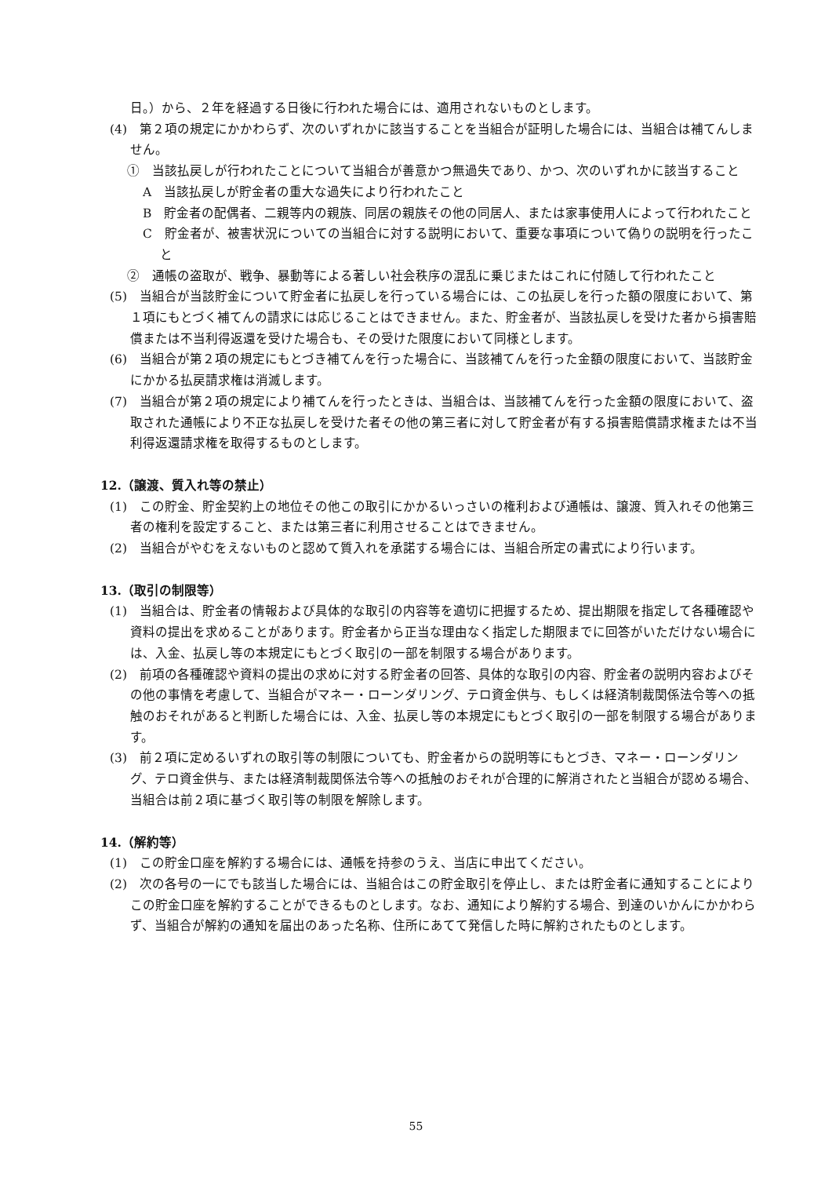日。）から、２年を経過する日後に行われた場合には、適用されないものとします。
(4)　第２項の規定にかかわらず、次のいずれかに該当することを当組合が証明した場合には、当組合は補てんしません。
①　当該払戻しが行われたことについて当組合が善意かつ無過失であり、かつ、次のいずれかに該当すること
A　当該払戻しが貯金者の重大な過失により行われたこと
B　貯金者の配偶者、二親等内の親族、同居の親族その他の同居人、または家事使用人によって行われたこと
C　貯金者が、被害状況についての当組合に対する説明において、重要な事項について偽りの説明を行ったこと
②　通帳の盗取が、戦争、暴動等による著しい社会秩序の混乱に乗じまたはこれに付随して行われたこと
(5)　当組合が当該貯金について貯金者に払戻しを行っている場合には、この払戻しを行った額の限度において、第１項にもとづく補てんの請求には応じることはできません。また、貯金者が、当該払戻しを受けた者から損害賠償または不当利得返還を受けた場合も、その受けた限度において同様とします。
(6)　当組合が第２項の規定にもとづき補てんを行った場合に、当該補てんを行った金額の限度において、当該貯金にかかる払戻請求権は消滅します。
(7)　当組合が第２項の規定により補てんを行ったときは、当組合は、当該補てんを行った金額の限度において、盗取された通帳により不正な払戻しを受けた者その他の第三者に対して貯金者が有する損害賠償請求権または不当利得返還請求権を取得するものとします。
12.（譲渡、質入れ等の禁止）
(1)　この貯金、貯金契約上の地位その他この取引にかかるいっさいの権利および通帳は、譲渡、質入れその他第三者の権利を設定すること、または第三者に利用させることはできません。
(2)　当組合がやむをえないものと認めて質入れを承諾する場合には、当組合所定の書式により行います。
13.（取引の制限等）
(1)　当組合は、貯金者の情報および具体的な取引の内容等を適切に把握するため、提出期限を指定して各種確認や資料の提出を求めることがあります。貯金者から正当な理由なく指定した期限までに回答がいただけない場合には、入金、払戻し等の本規定にもとづく取引の一部を制限する場合があります。
(2)　前項の各種確認や資料の提出の求めに対する貯金者の回答、具体的な取引の内容、貯金者の説明内容およびその他の事情を考慮して、当組合がマネー・ローンダリング、テロ資金供与、もしくは経済制裁関係法令等への抵触のおそれがあると判断した場合には、入金、払戻し等の本規定にもとづく取引の一部を制限する場合があります。
(3)　前２項に定めるいずれの取引等の制限についても、貯金者からの説明等にもとづき、マネー・ローンダリング、テロ資金供与、または経済制裁関係法令等への抵触のおそれが合理的に解消されたと当組合が認める場合、当組合は前２項に基づく取引等の制限を解除します。
14.（解約等）
(1)　この貯金口座を解約する場合には、通帳を持参のうえ、当店に申出てください。
(2)　次の各号の一にでも該当した場合には、当組合はこの貯金取引を停止し、または貯金者に通知することによりこの貯金口座を解約することができるものとします。なお、通知により解約する場合、到達のいかんにかかわらず、当組合が解約の通知を届出のあった名称、住所にあてて発信した時に解約されたものとします。
55